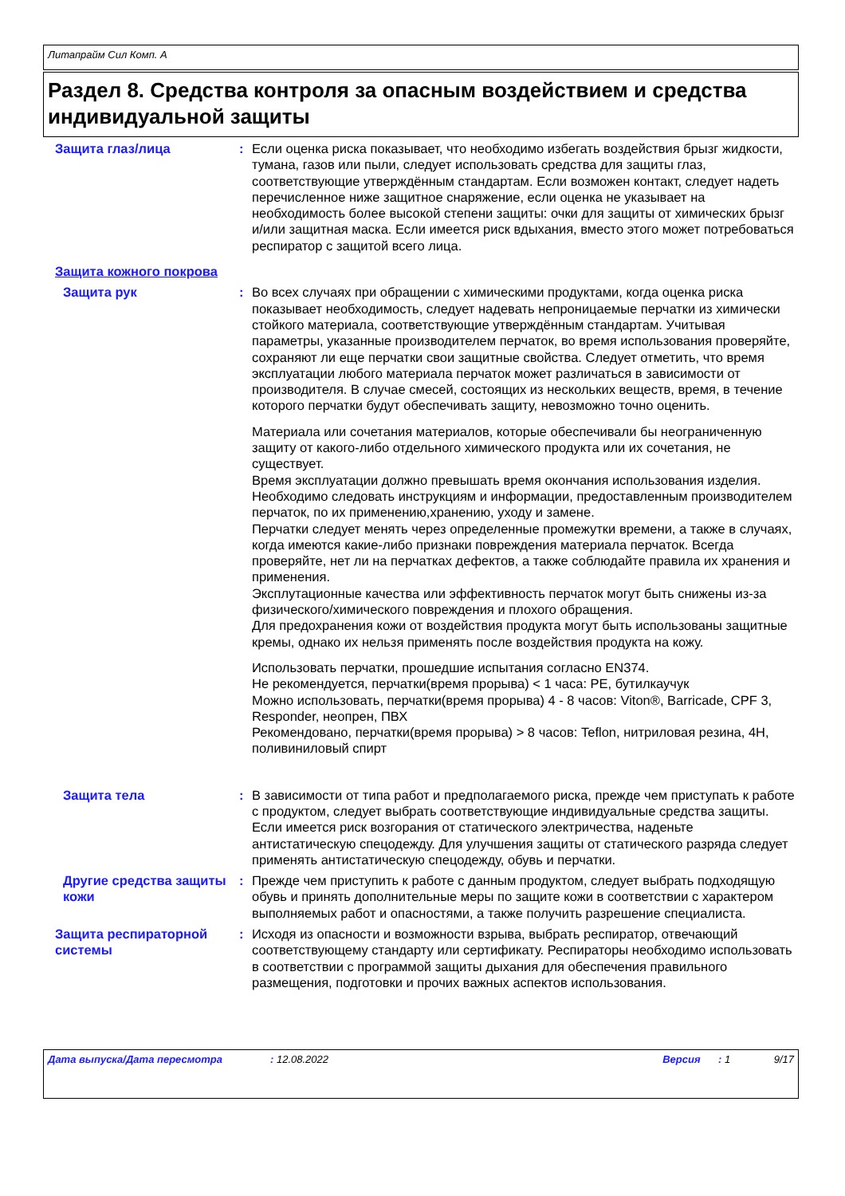Литапрайм Сил Комп. A
Раздел 8. Средства контроля за опасным воздействием и средства индивидуальной защиты
Защита глаз/лица : Если оценка риска показывает, что необходимо избегать воздействия брызг жидкости, тумана, газов или пыли, следует использовать средства для защиты глаз, соответствующие утверждённым стандартам. Если возможен контакт, следует надеть перечисленное ниже защитное снаряжение, если оценка не указывает на необходимость более высокой степени защиты: очки для защиты от химических брызг и/или защитная маска. Если имеется риск вдыхания, вместо этого может потребоваться респиратор с защитой всего лица.
Защита кожного покрова
Защита рук : Во всех случаях при обращении с химическими продуктами, когда оценка риска показывает необходимость, следует надевать непроницаемые перчатки из химически стойкого материала, соответствующие утверждённым стандартам. Учитывая параметры, указанные производителем перчаток, во время использования проверяйте, сохраняют ли еще перчатки свои защитные свойства. Следует отметить, что время эксплуатации любого материала перчаток может различаться в зависимости от производителя. В случае смесей, состоящих из нескольких веществ, время, в течение которого перчатки будут обеспечивать защиту, невозможно точно оценить.
Материала или сочетания материалов, которые обеспечивали бы неограниченную защиту от какого-либо отдельного химического продукта или их сочетания, не существует.
Время эксплуатации должно превышать время окончания использования изделия.
Необходимо следовать инструкциям и информации, предоставленным производителем перчаток, по их применению,хранению, уходу и замене.
Перчатки следует менять через определенные промежутки времени, а также в случаях, когда имеются какие-либо признаки повреждения материала перчаток. Всегда проверяйте, нет ли на перчатках дефектов, а также соблюдайте правила их хранения и применения.
Эксплутационные качества или эффективность перчаток могут быть снижены из-за физического/химического повреждения и плохого обращения.
Для предохранения кожи от воздействия продукта могут быть использованы защитные кремы, однако их нельзя применять после воздействия продукта на кожу.
Использовать перчатки, прошедшие испытания согласно EN374.
Не рекомендуется, перчатки(время прорыва) < 1 часа: PE, бутилкаучук
Можно использовать, перчатки(время прорыва) 4 - 8 часов: Viton®, Barricade, CPF 3, Responder, неопрен, ПВХ
Рекомендовано, перчатки(время прорыва) > 8 часов: Teflon, нитриловая резина, 4H, поливиниловый спирт
Защита тела : В зависимости от типа работ и предполагаемого риска, прежде чем приступать к работе с продуктом, следует выбрать соответствующие индивидуальные средства защиты. Если имеется риск возгорания от статического электричества, наденьте антистатическую спецодежду. Для улучшения защиты от статического разряда следует применять антистатическую спецодежду, обувь и перчатки.
Другие средства защиты кожи
: Прежде чем приступить к работе с данным продуктом, следует выбрать подходящую обувь и принять дополнительные меры по защите кожи в соответствии с характером выполняемых работ и опасностями, а также получить разрешение специалиста.
Защита респираторной системы
: Исходя из опасности и возможности взрыва, выбрать респиратор, отвечающий соответствующему стандарту или сертификату. Респираторы необходимо использовать в соответствии с программой защиты дыхания для обеспечения правильного размещения, подготовки и прочих важных аспектов использования.
Дата выпуска/Дата пересмотра: 12.08.2022 Версия: 1 9/17